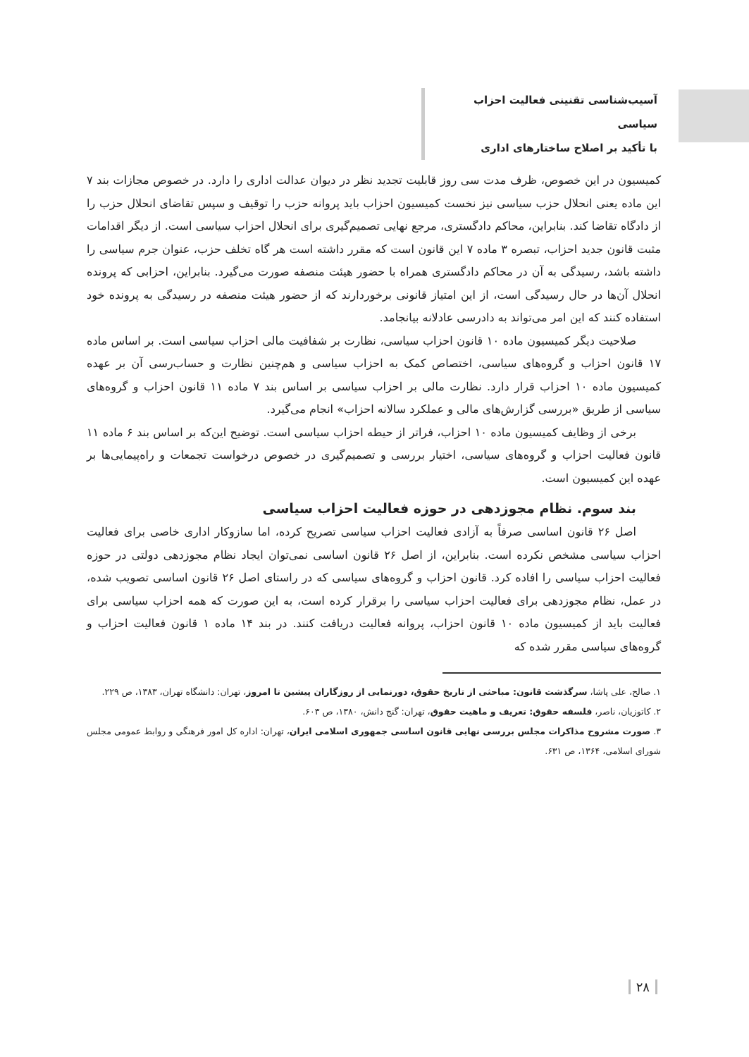آسیب‌شناسی تقنینی فعالیت احزاب سیاسی
با تأکید بر اصلاح ساختارهای اداری
کمیسیون در این خصوص، ظرف مدت سی روز قابلیت تجدید نظر در دیوان عدالت اداری را دارد. در خصوص مجازات بند ۷ این ماده یعنی انحلال حزب سیاسی نیز نخست کمیسیون احزاب باید پروانه حزب را توقیف و سپس تقاضای انحلال حزب را از دادگاه تقاضا کند. بنابراین، محاکم دادگستری، مرجع نهایی تصمیم‌گیری برای انحلال احزاب سیاسی است. از دیگر اقدامات مثبت قانون جدید احزاب، تبصره ۳ ماده ۷ این قانون است که مقرر داشته است هر گاه تخلف حزب، عنوان جرم سیاسی را داشته باشد، رسیدگی به آن در محاکم دادگستری همراه با حضور هیئت منصفه صورت می‌گیرد. بنابراین، احزابی که پرونده انحلال آن‌ها در حال رسیدگی است، از این امتیاز قانونی برخوردارند که از حضور هیئت منصفه در رسیدگی به پرونده خود استفاده کنند که این امر می‌تواند به دادرسی عادلانه بیانجامد.
صلاحیت دیگر کمیسیون ماده ۱۰ قانون احزاب سیاسی، نظارت بر شفافیت مالی احزاب سیاسی است. بر اساس ماده ۱۷ قانون احزاب و گروه‌های سیاسی، اختصاص کمک به احزاب سیاسی و هم‌چنین نظارت و حساب‌رسی آن بر عهده کمیسیون ماده ۱۰ احزاب قرار دارد. نظارت مالی بر احزاب سیاسی بر اساس بند ۷ ماده ۱۱ قانون احزاب و گروه‌های سیاسی از طریق «بررسی گزارش‌های مالی و عملکرد سالانه احزاب» انجام می‌گیرد.
برخی از وظایف کمیسیون ماده ۱۰ احزاب، فراتر از حیطه احزاب سیاسی است. توضیح این‌که بر اساس بند ۶ ماده ۱۱ قانون فعالیت احزاب و گروه‌های سیاسی، اختیار بررسی و تصمیم‌گیری در خصوص درخواست تجمعات و راه‌پیمایی‌ها بر عهده این کمیسیون است.
بند سوم. نظام مجوزدهی در حوزه فعالیت احزاب سیاسی
اصل ۲۶ قانون اساسی صرفاً به آزادی فعالیت احزاب سیاسی تصریح کرده، اما سازوکار اداری خاصی برای فعالیت احزاب سیاسی مشخص نکرده است. بنابراین، از اصل ۲۶ قانون اساسی نمی‌توان ایجاد نظام مجوزدهی دولتی در حوزه فعالیت احزاب سیاسی را افاده کرد. قانون احزاب و گروه‌های سیاسی که در راستای اصل ۲۶ قانون اساسی تصویب شده، در عمل، نظام مجوزدهی برای فعالیت احزاب سیاسی را برقرار کرده است، به این صورت که همه احزاب سیاسی برای فعالیت باید از کمیسیون ماده ۱۰ قانون احزاب، پروانه فعالیت دریافت کنند. در بند ۱۴ ماده ۱ قانون فعالیت احزاب و گروه‌های سیاسی مقرر شده که
۱. صالح، علی پاشا، سرگذشت قانون: مباحثی از تاریخ حقوق، دورنمایی از روزگاران پیشین تا امروز، تهران: دانشگاه تهران، ۱۳۸۳، ص ۲۲۹.
۲. کاتوزیان، ناصر، فلسفه حقوق: تعریف و ماهیت حقوق، تهران: گنج دانش، ۱۳۸۰، ص ۶۰۳.
۳. صورت مشروح مذاکرات مجلس بررسی نهایی قانون اساسی جمهوری اسلامی ایران، تهران: اداره کل امور فرهنگی و روابط عمومی مجلس شورای اسلامی، ۱۳۶۴، ص ۶۳۱.
۲۸